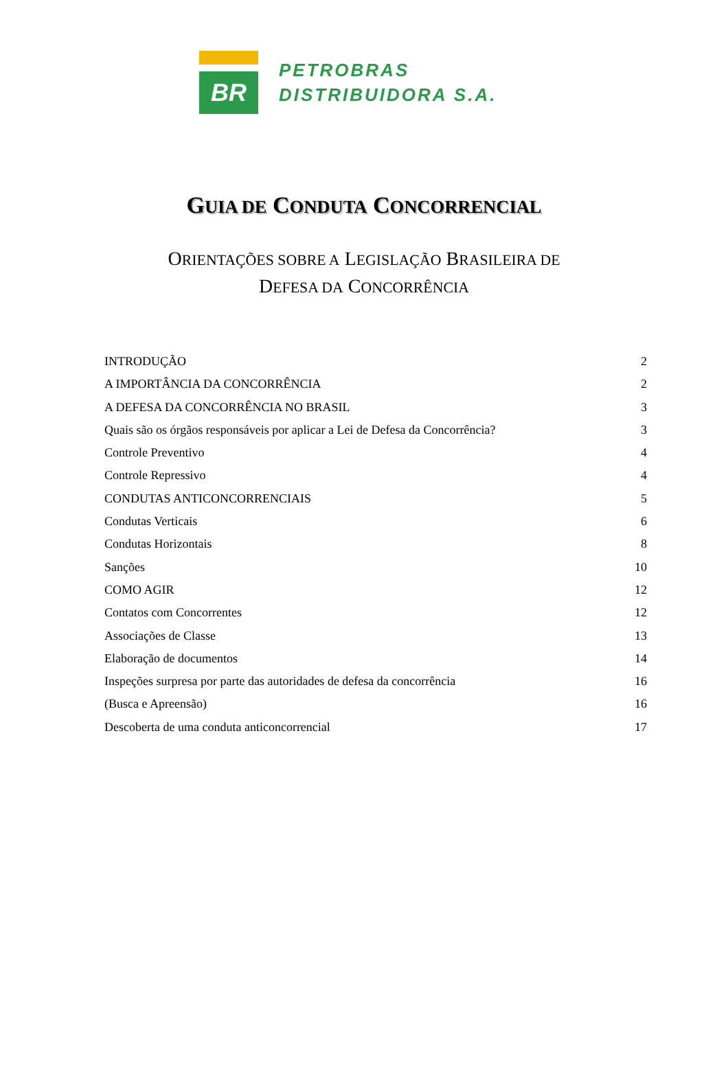BR
PETROBRAS
DISTRIBUIDORA S.A.
GUIA DE CONDUTA CONCORRENCIAL
ORIENTAÇÕES SOBRE A LEGISLAÇÃO BRASILEIRA DE
DEFESA DA CONCORRÊNCIA
INTRODUÇÃO 2
A IMPORTÂNCIA DA CONCORRÊNCIA 2
A DEFESA DA CONCORRÊNCIA NO BRASIL 3
Quais são os órgãos responsáveis por aplicar a Lei de Defesa da Concorrência? 3
Controle Preventivo 4
Controle Repressivo 4
CONDUTAS ANTICONCORRENCIAIS 5
Condutas Verticais 6
Condutas Horizontais 8
Sanções 10
COMO AGIR 12
Contatos com Concorrentes 12
Associações de Classe 13
Elaboração de documentos 14
Inspeções surpresa por parte das autoridades de defesa da concorrência 16
(Busca e Apreensão) 16
Descoberta de uma conduta anticoncorrencial 17